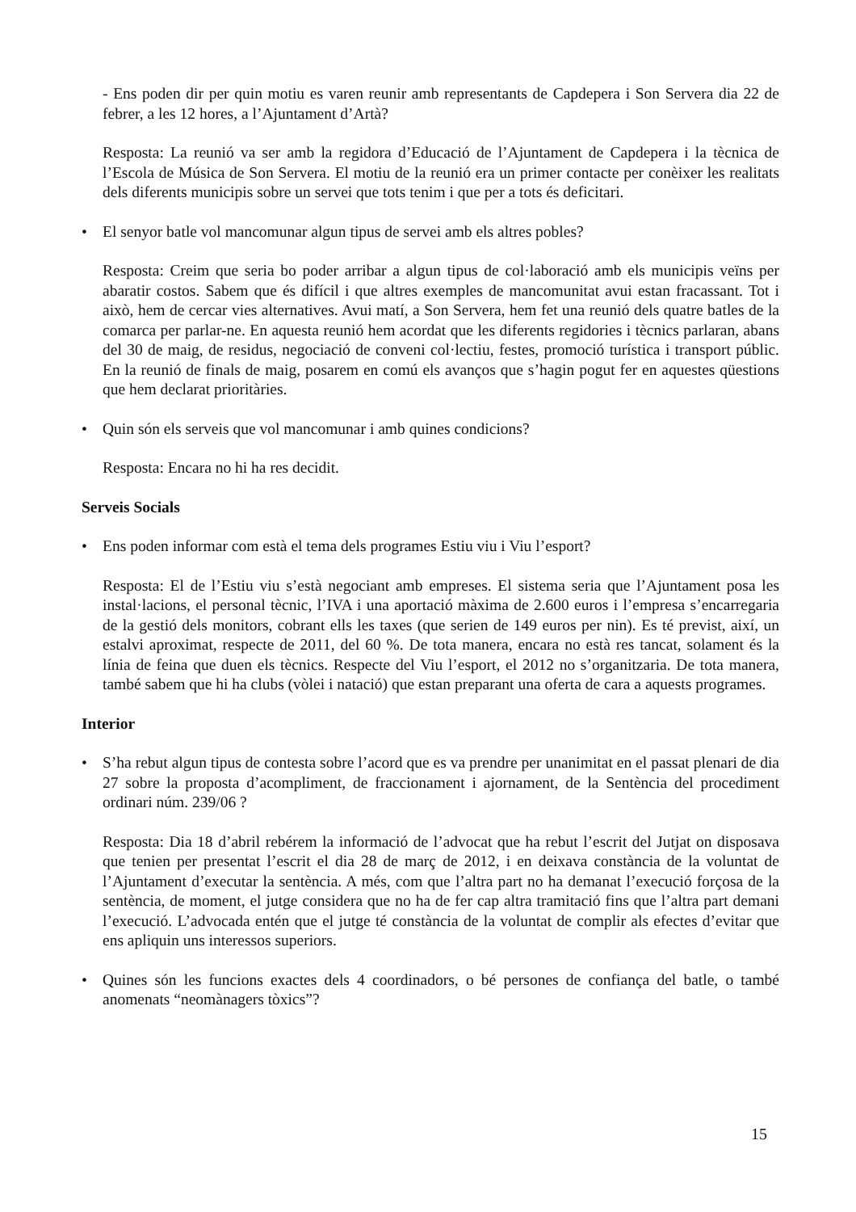- Ens poden dir per quin motiu es varen reunir amb representants de Capdepera i Son Servera dia 22 de febrer, a les 12 hores, a l’Ajuntament d’Artà?
Resposta: La reunió va ser amb la regidora d’Educació de l’Ajuntament de Capdepera i la tècnica de l’Escola de Música de Son Servera. El motiu de la reunió era un primer contacte per conèixer les realitats dels diferents municipis sobre un servei que tots tenim i que per a tots és deficitari.
• El senyor batle vol mancomunar algun tipus de servei amb els altres pobles?
Resposta: Creim que seria bo poder arribar a algun tipus de col·laboració amb els municipis veïns per abaratir costos. Sabem que és difícil i que altres exemples de mancomunitat avui estan fracassant. Tot i això, hem de cercar vies alternatives. Avui matí, a Son Servera, hem fet una reunió dels quatre batles de la comarca per parlar-ne. En aquesta reunió hem acordat que les diferents regidories i tècnics parlaran, abans del 30 de maig, de residus, negociació de conveni col·lectiu, festes, promoció turística i transport públic. En la reunió de finals de maig, posarem en comú els avanços que s’hagin pogut fer en aquestes qüestions que hem declarat prioritàries.
• Quin són els serveis que vol mancomunar i amb quines condicions?
Resposta: Encara no hi ha res decidit.
Serveis Socials
• Ens poden informar com està el tema dels programes Estiu viu i Viu l’esport?
Resposta: El de l’Estiu viu s’està negociant amb empreses. El sistema seria que l’Ajuntament posa les instal·lacions, el personal tècnic, l’IVA i una aportació màxima de 2.600 euros i l’empresa s’encarregaria de la gestió dels monitors, cobrant ells les taxes (que serien de 149 euros per nin). Es té previst, així, un estalvi aproximat, respecte de 2011, del 60 %. De tota manera, encara no està res tancat, solament és la línia de feina que duen els tècnics. Respecte del Viu l’esport, el 2012 no s’organitzaria. De tota manera, també sabem que hi ha clubs (vòlei i natació) que estan preparant una oferta de cara a aquests programes.
Interior
• S’ha rebut algun tipus de contesta sobre l’acord que es va prendre per unanimitat en el passat plenari de dia 27 sobre la proposta d’acompliment, de fraccionament i ajornament, de la Sentència del procediment ordinari núm. 239/06 ?
Resposta: Dia 18 d’abril rebérem la informació de l’advocat que ha rebut l’escrit del Jutjat on disposava que tenien per presentat l’escrit el dia 28 de març de 2012, i en deixava constància de la voluntat de l’Ajuntament d’executar la sentència. A més, com que l’altra part no ha demanat l’execució forçosa de la sentència, de moment, el jutge considera que no ha de fer cap altra tramitació fins que l’altra part demani l’execució. L’advocada entén que el jutge té constància de la voluntat de complir als efectes d’evitar que ens apliquin uns interessos superiors.
• Quines són les funcions exactes dels 4 coordinadors, o bé persones de confiança del batle, o també anomenats “neomànagers tòxics”?
15